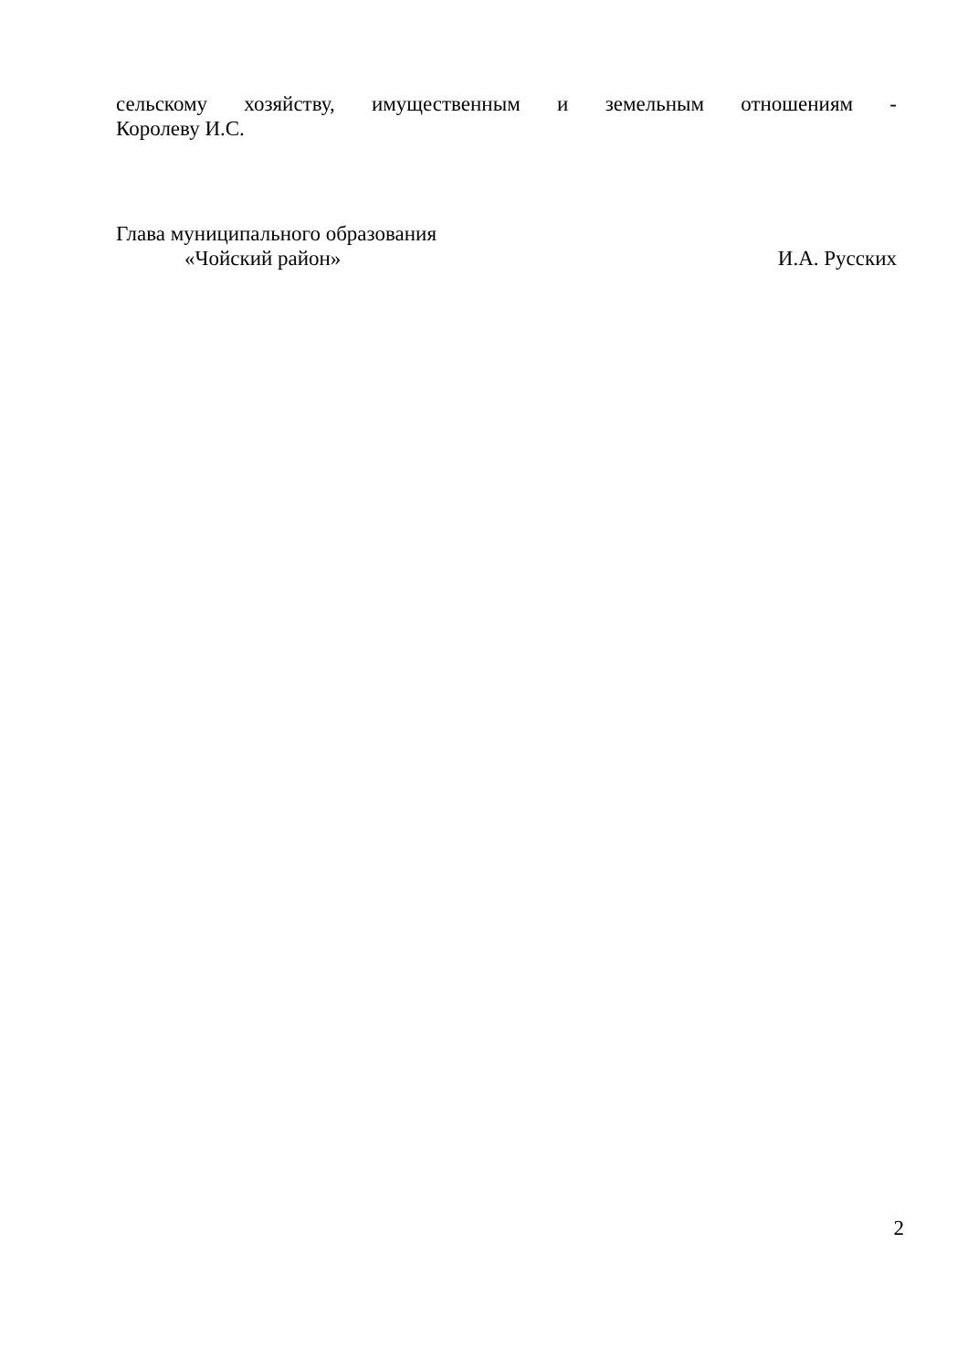сельскому хозяйству, имущественным и земельным отношениям -
Королеву И.С.
Глава муниципального образования
«Чойский район» И.А. Русских
2